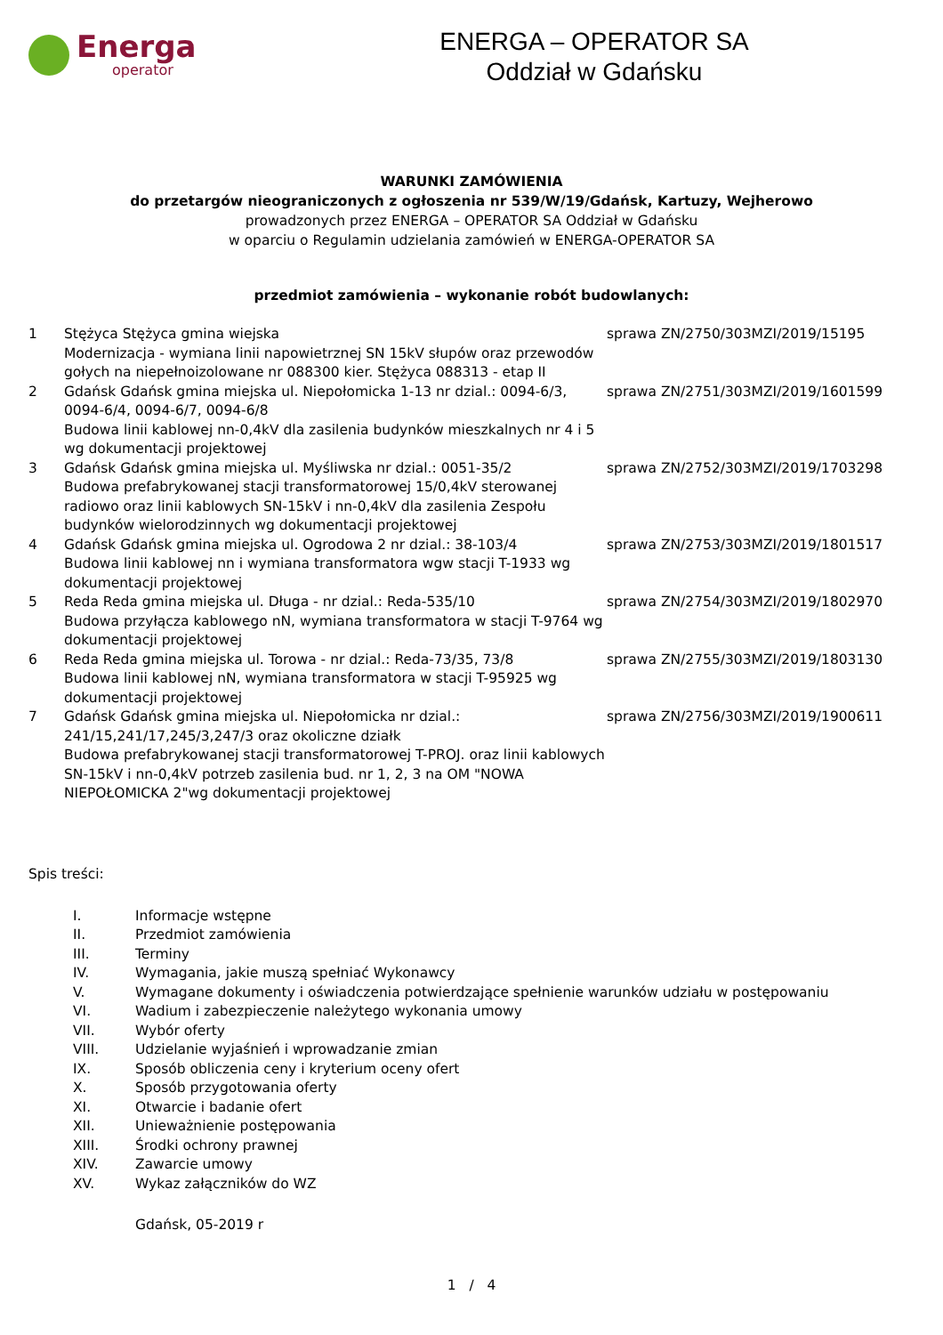Energa
operator
ENERGA – OPERATOR SA
Oddział w Gdańsku
WARUNKI ZAMÓWIENIA
do przetargów nieograniczonych z ogłoszenia nr 539/W/19/Gdańsk, Kartuzy, Wejherowo
prowadzonych przez ENERGA – OPERATOR SA Oddział w Gdańsku
w oparciu o Regulamin udzielania zamówień w ENERGA-OPERATOR SA
przedmiot zamówienia – wykonanie robót budowlanych:
| 1 | Stężyca Stężyca gmina wiejska Modernizacja - wymiana linii napowietrznej SN 15kV słupów oraz przewodów gołych na niepełnoizolowane nr 088300 kier. Stężyca 088313 - etap II | sprawa ZN/2750/303MZI/2019/15195 |
| 2 | Gdańsk Gdańsk gmina miejska ul. Niepołomicka 1-13 nr dzial.: 0094-6/3, 0094-6/4, 0094-6/7, 0094-6/8 Budowa linii kablowej nn-0,4kV dla zasilenia budynków mieszkalnych nr 4 i 5 wg dokumentacji projektowej | sprawa ZN/2751/303MZI/2019/1601599 |
| 3 | Gdańsk Gdańsk gmina miejska ul. Myśliwska nr dzial.: 0051-35/2 Budowa prefabrykowanej stacji transformatorowej 15/0,4kV sterowanej radiowo oraz linii kablowych SN-15kV i nn-0,4kV dla zasilenia Zespołu budynków wielorodzinnych wg dokumentacji projektowej | sprawa ZN/2752/303MZI/2019/1703298 |
| 4 | Gdańsk Gdańsk gmina miejska ul. Ogrodowa 2 nr dzial.: 38-103/4 Budowa linii kablowej nn i wymiana transformatora wgw stacji T-1933 wg dokumentacji projektowej | sprawa ZN/2753/303MZI/2019/1801517 |
| 5 | Reda Reda gmina miejska ul. Długa - nr dzial.: Reda-535/10 Budowa przyłącza kablowego nN, wymiana transformatora w stacji T-9764 wg dokumentacji projektowej | sprawa ZN/2754/303MZI/2019/1802970 |
| 6 | Reda Reda gmina miejska ul. Torowa - nr dzial.: Reda-73/35, 73/8 Budowa linii kablowej nN, wymiana transformatora w stacji T-95925 wg dokumentacji projektowej | sprawa ZN/2755/303MZI/2019/1803130 |
| 7 | Gdańsk Gdańsk gmina miejska ul. Niepołomicka nr dzial.: 241/15,241/17,245/3,247/3 oraz okoliczne działk Budowa prefabrykowanej stacji transformatorowej T-PROJ. oraz linii kablowych SN-15kV i nn-0,4kV potrzeb zasilenia bud. nr 1, 2, 3 na OM "NOWA NIEPOŁOMICKA 2"wg dokumentacji projektowej | sprawa ZN/2756/303MZI/2019/1900611 |
Spis treści:
| I. | Informacje wstępne |
| II. | Przedmiot zamówienia |
| III. | Terminy |
| IV. | Wymagania, jakie muszą spełniać Wykonawcy |
| V. | Wymagane dokumenty i oświadczenia potwierdzające spełnienie warunków udziału w postępowaniu |
| VI. | Wadium i zabezpieczenie należytego wykonania umowy |
| VII. | Wybór oferty |
| VIII. | Udzielanie wyjaśnień i wprowadzanie zmian |
| IX. | Sposób obliczenia ceny i kryterium oceny ofert |
| X. | Sposób przygotowania oferty |
| XI. | Otwarcie i badanie ofert |
| XII. | Unieważnienie postępowania |
| XIII. | Środki ochrony prawnej |
| XIV. | Zawarcie umowy |
| XV. | Wykaz załączników do WZ |
Gdańsk, 05-2019 r
1 / 4